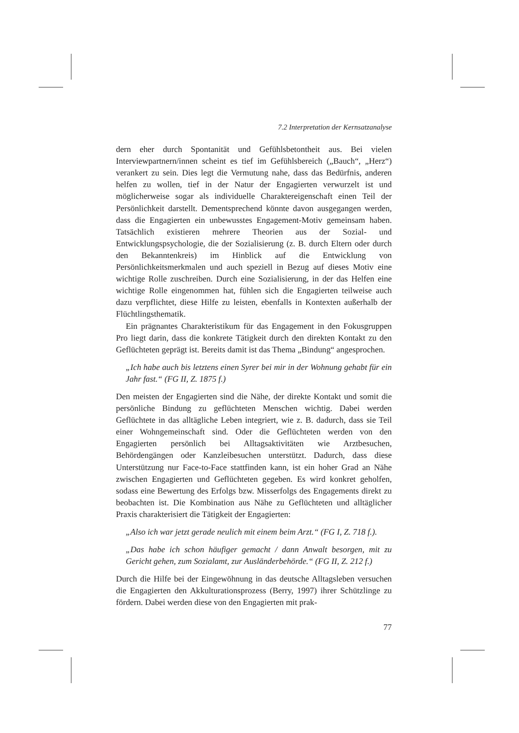7.2 Interpretation der Kernsatzanalyse
dern eher durch Spontanität und Gefühlsbetontheit aus. Bei vielen Interviewpartnern/innen scheint es tief im Gefühlsbereich („Bauch“, „Herz“) verankert zu sein. Dies legt die Vermutung nahe, dass das Bedürfnis, anderen helfen zu wollen, tief in der Natur der Engagierten verwurzelt ist und möglicherweise sogar als individuelle Charaktereigenschaft einen Teil der Persönlichkeit darstellt. Dementsprechend könnte davon ausgegangen werden, dass die Engagierten ein unbewusstes Engagement-Motiv gemeinsam haben. Tatsächlich existieren mehrere Theorien aus der Sozial- und Entwicklungspsychologie, die der Sozialisierung (z. B. durch Eltern oder durch den Bekanntenkreis) im Hinblick auf die Entwicklung von Persönlichkeitsmerkmalen und auch speziell in Bezug auf dieses Motiv eine wichtige Rolle zuschreiben. Durch eine Sozialisierung, in der das Helfen eine wichtige Rolle eingenommen hat, fühlen sich die Engagierten teilweise auch dazu verpflichtet, diese Hilfe zu leisten, ebenfalls in Kontexten außerhalb der Flüchtlingsthematik.
Ein prägnantes Charakteristikum für das Engagement in den Fokusgruppen Pro liegt darin, dass die konkrete Tätigkeit durch den direkten Kontakt zu den Geflüchteten geprägt ist. Bereits damit ist das Thema „Bindung“ angesprochen.
„Ich habe auch bis letztens einen Syrer bei mir in der Wohnung gehabt für ein Jahr fast.“ (FG II, Z. 1875 f.)
Den meisten der Engagierten sind die Nähe, der direkte Kontakt und somit die persönliche Bindung zu geflüchteten Menschen wichtig. Dabei werden Geflüchtete in das alltägliche Leben integriert, wie z. B. dadurch, dass sie Teil einer Wohngemeinschaft sind. Oder die Geflüchteten werden von den Engagierten persönlich bei Alltagsaktivitäten wie Arztbesuchen, Behördengängen oder Kanzleibesuchen unterstützt. Dadurch, dass diese Unterstützung nur Face-to-Face stattfinden kann, ist ein hoher Grad an Nähe zwischen Engagierten und Geflüchteten gegeben. Es wird konkret geholfen, sodass eine Bewertung des Erfolgs bzw. Misserfolgs des Engagements direkt zu beobachten ist. Die Kombination aus Nähe zu Geflüchteten und alltäglicher Praxis charakterisiert die Tätigkeit der Engagierten:
„Also ich war jetzt gerade neulich mit einem beim Arzt.“ (FG I, Z. 718 f.).
„Das habe ich schon häufiger gemacht / dann Anwalt besorgen, mit zu Gericht gehen, zum Sozialamt, zur Ausländerbehörde.“ (FG II, Z. 212 f.)
Durch die Hilfe bei der Eingewöhnung in das deutsche Alltagsleben versuchen die Engagierten den Akkulturationsprozess (Berry, 1997) ihrer Schützlinge zu fördern. Dabei werden diese von den Engagierten mit prak-
77